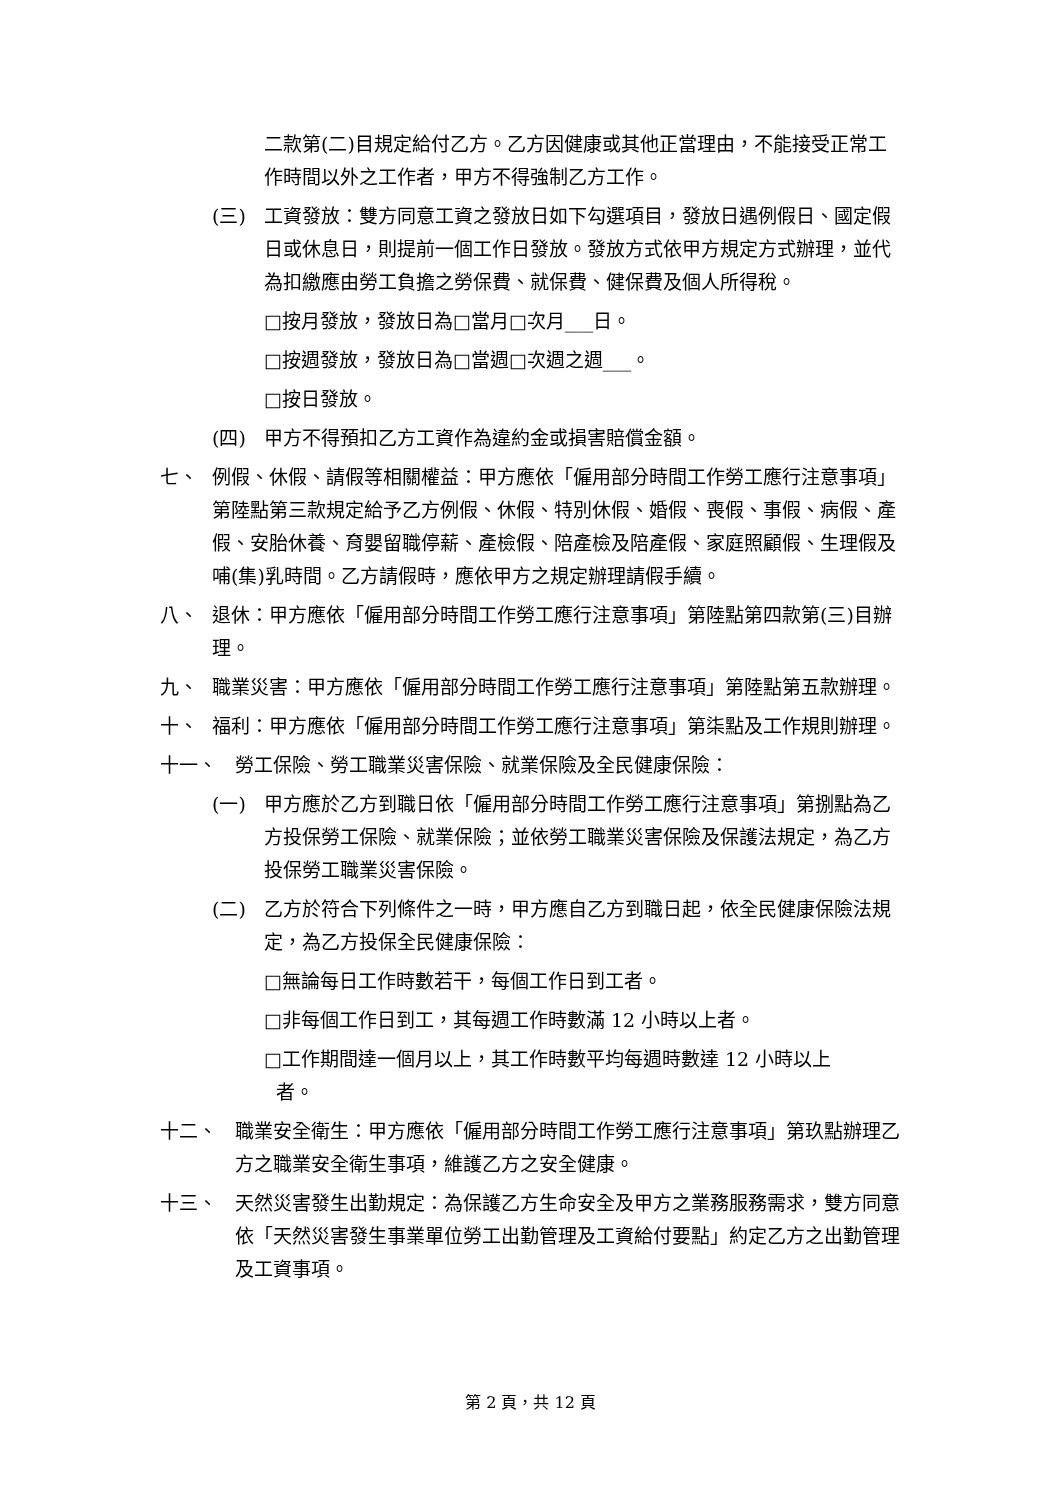二款第(二)目規定給付乙方。乙方因健康或其他正當理由，不能接受正常工作時間以外之工作者，甲方不得強制乙方工作。
(三) 工資發放：雙方同意工資之發放日如下勾選項目，發放日遇例假日、國定假日或休息日，則提前一個工作日發放。發放方式依甲方規定方式辦理，並代為扣繳應由勞工負擔之勞保費、就保費、健保費及個人所得稅。
□按月發放，發放日為□當月□次月___日。
□按週發放，發放日為□當週□次週之週___。
□按日發放。
(四) 甲方不得預扣乙方工資作為違約金或損害賠償金額。
七、 例假、休假、請假等相關權益：甲方應依「僱用部分時間工作勞工應行注意事項」第陸點第三款規定給予乙方例假、休假、特別休假、婚假、喪假、事假、病假、產假、安胎休養、育嬰留職停薪、產檢假、陪產檢及陪產假、家庭照顧假、生理假及哺(集)乳時間。乙方請假時，應依甲方之規定辦理請假手續。
八、 退休：甲方應依「僱用部分時間工作勞工應行注意事項」第陸點第四款第(三)目辦理。
九、 職業災害：甲方應依「僱用部分時間工作勞工應行注意事項」第陸點第五款辦理。
十、 福利：甲方應依「僱用部分時間工作勞工應行注意事項」第柒點及工作規則辦理。
十一、 勞工保險、勞工職業災害保險、就業保險及全民健康保險：
(一) 甲方應於乙方到職日依「僱用部分時間工作勞工應行注意事項」第捌點為乙方投保勞工保險、就業保險；並依勞工職業災害保險及保護法規定，為乙方投保勞工職業災害保險。
(二) 乙方於符合下列條件之一時，甲方應自乙方到職日起，依全民健康保險法規定，為乙方投保全民健康保險：
□無論每日工作時數若干，每個工作日到工者。
□非每個工作日到工，其每週工作時數滿 12 小時以上者。
□工作期間達一個月以上，其工作時數平均每週時數達 12 小時以上
者。
十二、 職業安全衛生：甲方應依「僱用部分時間工作勞工應行注意事項」第玖點辦理乙方之職業安全衛生事項，維護乙方之安全健康。
十三、 天然災害發生出勤規定：為保護乙方生命安全及甲方之業務服務需求，雙方同意依「天然災害發生事業單位勞工出勤管理及工資給付要點」約定乙方之出勤管理及工資事項。
第 2 頁，共 12 頁